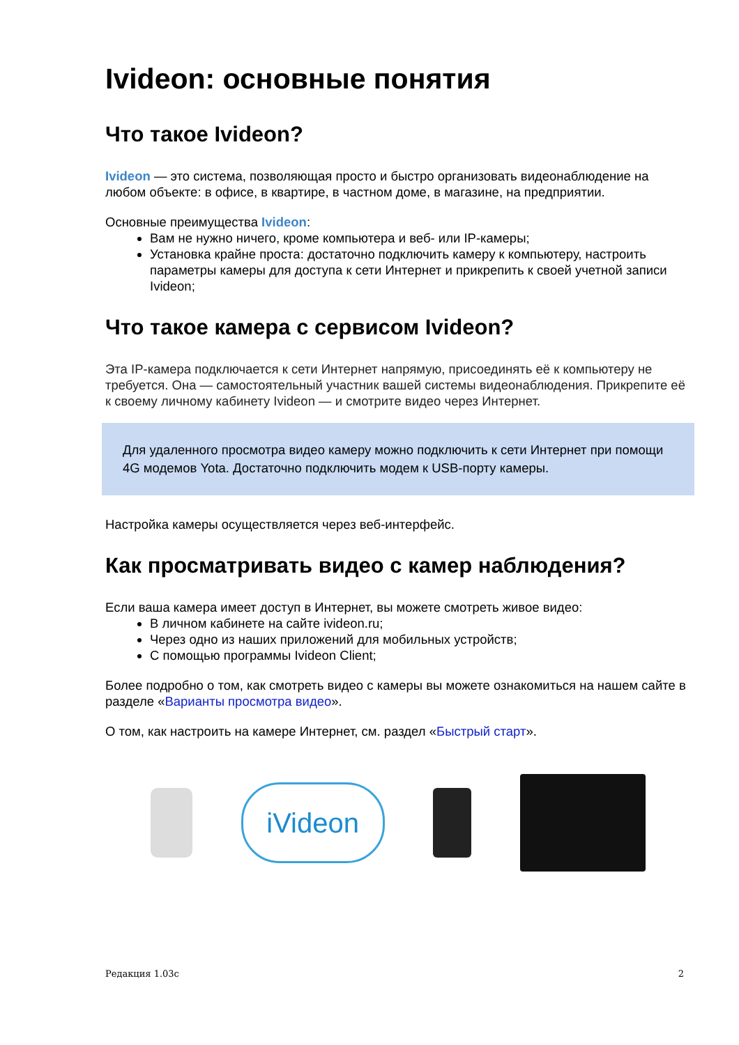Ivideon: основные понятия
Что такое Ivideon?
Ivideon — это система, позволяющая просто и быстро организовать видеонаблюдение на любом объекте: в офисе, в квартире, в частном доме, в магазине, на предприятии.
Основные преимущества Ivideon:
Вам не нужно ничего, кроме компьютера и веб- или IP-камеры;
Установка крайне проста: достаточно подключить камеру к компьютеру, настроить параметры камеры для доступа к сети Интернет и прикрепить к своей учетной записи Ivideon;
Что такое камера с сервисом Ivideon?
Эта IP-камера подключается к сети Интернет напрямую, присоединять её к компьютеру не требуется. Она — самостоятельный участник вашей системы видеонаблюдения. Прикрепите её к своему личному кабинету Ivideon — и смотрите видео через Интернет.
Для удаленного просмотра видео камеру можно подключить к сети Интернет при помощи 4G модемов Yota. Достаточно подключить модем к USB-порту камеры.
Настройка камеры осуществляется через веб-интерфейс.
Как просматривать видео с камер наблюдения?
Если ваша камера имеет доступ в Интернет, вы можете смотреть живое видео:
В личном кабинете на сайте ivideon.ru;
Через одно из наших приложений для мобильных устройств;
С помощью программы Ivideon Client;
Более подробно о том, как смотреть видео с камеры вы можете ознакомиться на нашем сайте в разделе «Варианты просмотра видео».
О том, как настроить на камере Интернет, см. раздел «Быстрый старт».
iVideon
Редакция 1.03с 2